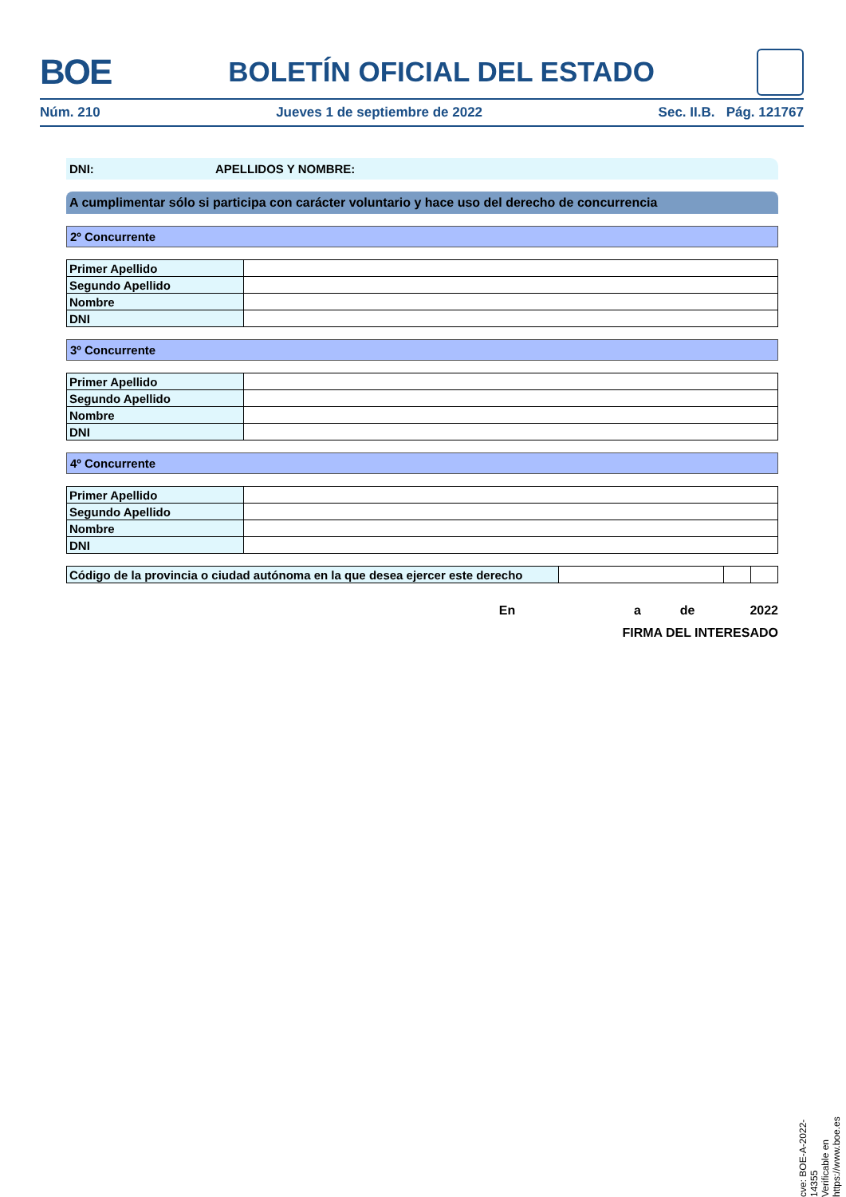BOE
BOLETÍN OFICIAL DEL ESTADO
Núm. 210 Jueves 1 de septiembre de 2022 Sec. II.B. Pág. 121767
DNI: APELLIDOS Y NOMBRE:
A cumplimentar sólo si participa con carácter voluntario y hace uso del derecho de concurrencia
2º Concurrente
| Primer Apellido | |
| Segundo Apellido | |
| Nombre | |
| DNI | |
3º Concurrente
| Primer Apellido | |
| Segundo Apellido | |
| Nombre | |
| DNI | |
4º Concurrente
| Primer Apellido | |
| Segundo Apellido | |
| Nombre | |
| DNI | |
| Código de la provincia o ciudad autónoma en la que desea ejercer este derecho | | | |
En a de 2022
FIRMA DEL INTERESADO
cve: BOE-A-2022-14355
Verificable en https://www.boe.es